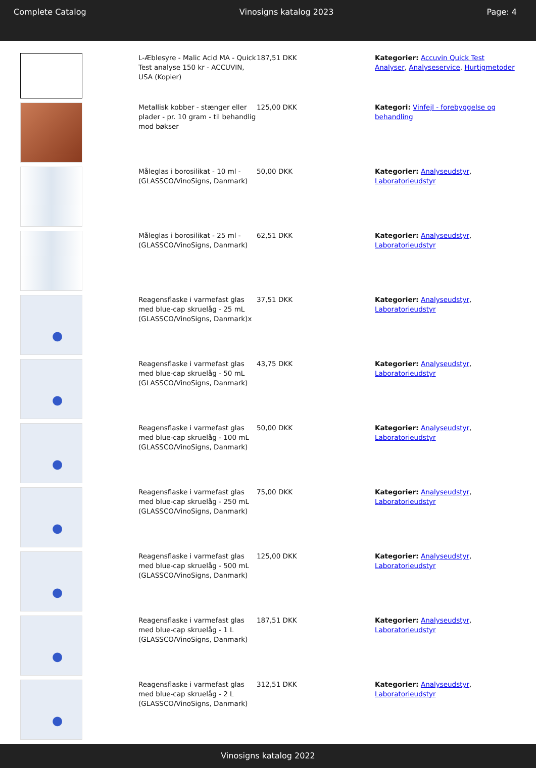Complete Catalog Vinosigns katalog 2023 Page: 4
| | L-Æblesyre - Malic Acid MA - Quick Test analyse 150 kr - ACCUVIN, USA (Kopier) | 187,51 DKK | Kategorier: Accuvin Quick Test Analyser , Analyseservice , Hurtigmetoder |
| | Metallisk kobber - stænger eller plader - pr. 10 gram - til behandlig mod bøkser | 125,00 DKK | Kategori: Vinfejl - forebyggelse og behandling |
| | Måleglas i borosilikat - 10 ml - (GLASSCO/VinoSigns, Danmark) | 50,00 DKK | Kategorier: Analyseudstyr , Laboratorieudstyr |
| | Måleglas i borosilikat - 25 ml - (GLASSCO/VinoSigns, Danmark) | 62,51 DKK | Kategorier: Analyseudstyr , Laboratorieudstyr |
| | Reagensflaske i varmefast glas med blue-cap skruelåg - 25 mL (GLASSCO/VinoSigns, Danmark)x | 37,51 DKK | Kategorier: Analyseudstyr , Laboratorieudstyr |
| | Reagensflaske i varmefast glas med blue-cap skruelåg - 50 mL (GLASSCO/VinoSigns, Danmark) | 43,75 DKK | Kategorier: Analyseudstyr , Laboratorieudstyr |
| | Reagensflaske i varmefast glas med blue-cap skruelåg - 100 mL (GLASSCO/VinoSigns, Danmark) | 50,00 DKK | Kategorier: Analyseudstyr , Laboratorieudstyr |
| | Reagensflaske i varmefast glas med blue-cap skruelåg - 250 mL (GLASSCO/VinoSigns, Danmark) | 75,00 DKK | Kategorier: Analyseudstyr , Laboratorieudstyr |
| | Reagensflaske i varmefast glas med blue-cap skruelåg - 500 mL (GLASSCO/VinoSigns, Danmark) | 125,00 DKK | Kategorier: Analyseudstyr , Laboratorieudstyr |
| | Reagensflaske i varmefast glas med blue-cap skruelåg - 1 L (GLASSCO/VinoSigns, Danmark) | 187,51 DKK | Kategorier: Analyseudstyr , Laboratorieudstyr |
| | Reagensflaske i varmefast glas med blue-cap skruelåg - 2 L (GLASSCO/VinoSigns, Danmark) | 312,51 DKK | Kategorier: Analyseudstyr , Laboratorieudstyr |
Vinosigns katalog 2022